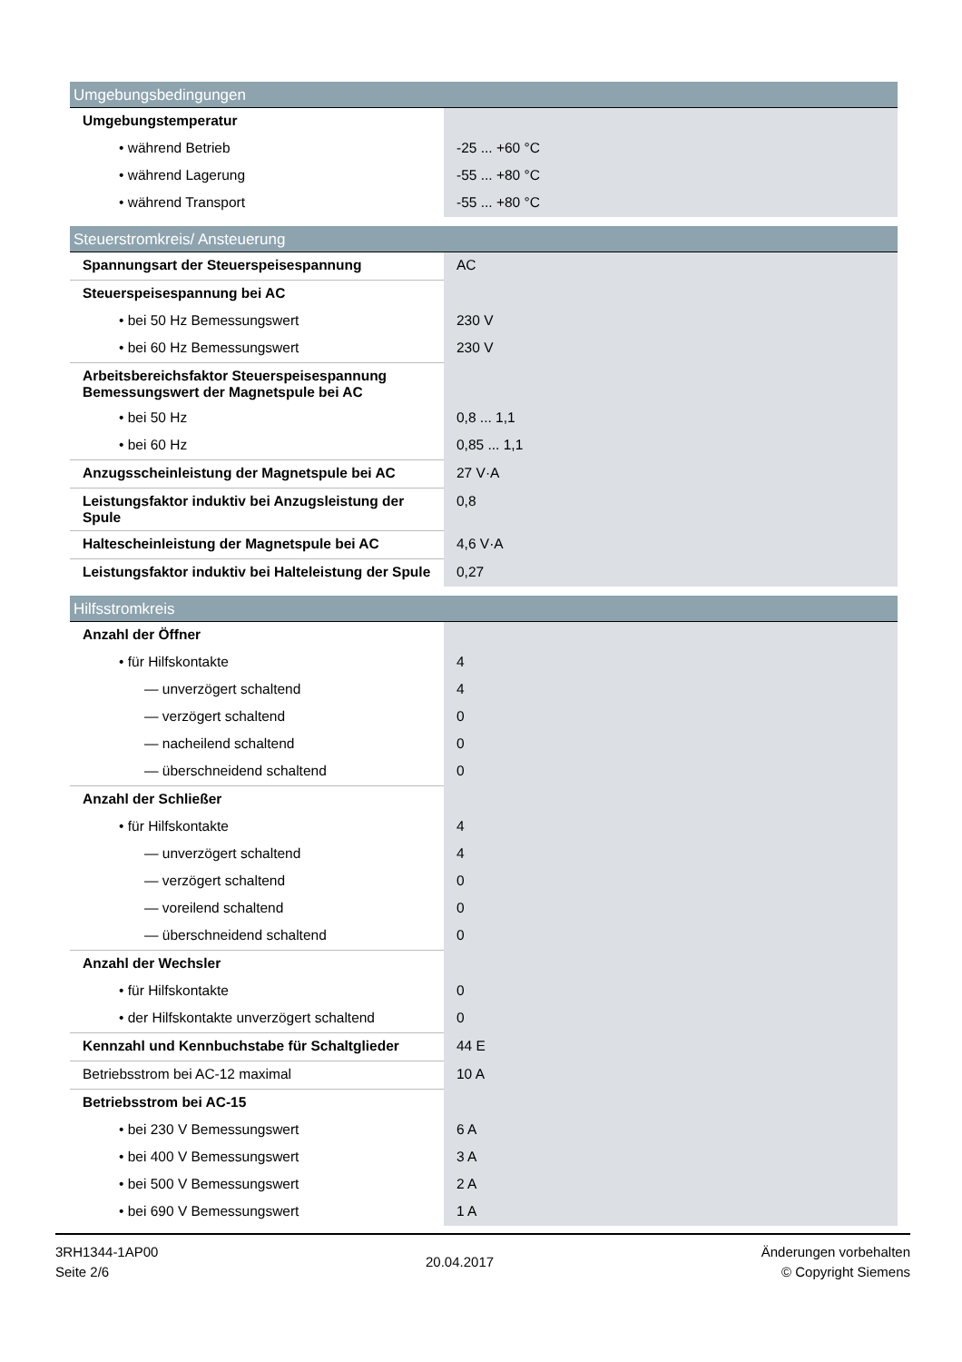| Umgebungsbedingungen | |
| --- | --- |
| Umgebungstemperatur | |
| • während Betrieb | -25 ... +60 °C |
| • während Lagerung | -55 ... +80 °C |
| • während Transport | -55 ... +80 °C |
| Steuerstromkreis/ Ansteuerung | |
| --- | --- |
| Spannungsart der Steuerspeisespannung | AC |
| Steuerspeisespannung bei AC | |
| • bei 50 Hz Bemessungswert | 230 V |
| • bei 60 Hz Bemessungswert | 230 V |
| Arbeitsbereichsfaktor Steuerspeisespannung Bemessungswert der Magnetspule bei AC | |
| • bei 50 Hz | 0,8 ... 1,1 |
| • bei 60 Hz | 0,85 ... 1,1 |
| Anzugsscheinleistung der Magnetspule bei AC | 27 V·A |
| Leistungsfaktor induktiv bei Anzugsleistung der Spule | 0,8 |
| Haltescheinleistung der Magnetspule bei AC | 4,6 V·A |
| Leistungsfaktor induktiv bei Halteleistung der Spule | 0,27 |
| Hilfsstromkreis | |
| --- | --- |
| Anzahl der Öffner | |
| • für Hilfskontakte | 4 |
| — unverzögert schaltend | 4 |
| — verzögert schaltend | 0 |
| — nacheilend schaltend | 0 |
| — überschneidend schaltend | 0 |
| Anzahl der Schließer | |
| • für Hilfskontakte | 4 |
| — unverzögert schaltend | 4 |
| — verzögert schaltend | 0 |
| — voreilend schaltend | 0 |
| — überschneidend schaltend | 0 |
| Anzahl der Wechsler | |
| • für Hilfskontakte | 0 |
| • der Hilfskontakte unverzögert schaltend | 0 |
| Kennzahl und Kennbuchstabe für Schaltglieder | 44 E |
| Betriebsstrom bei AC-12 maximal | 10 A |
| Betriebsstrom bei AC-15 | |
| • bei 230 V Bemessungswert | 6 A |
| • bei 400 V Bemessungswert | 3 A |
| • bei 500 V Bemessungswert | 2 A |
| • bei 690 V Bemessungswert | 1 A |
3RH1344-1AP00
Seite 2/6
20.04.2017
Änderungen vorbehalten
© Copyright Siemens